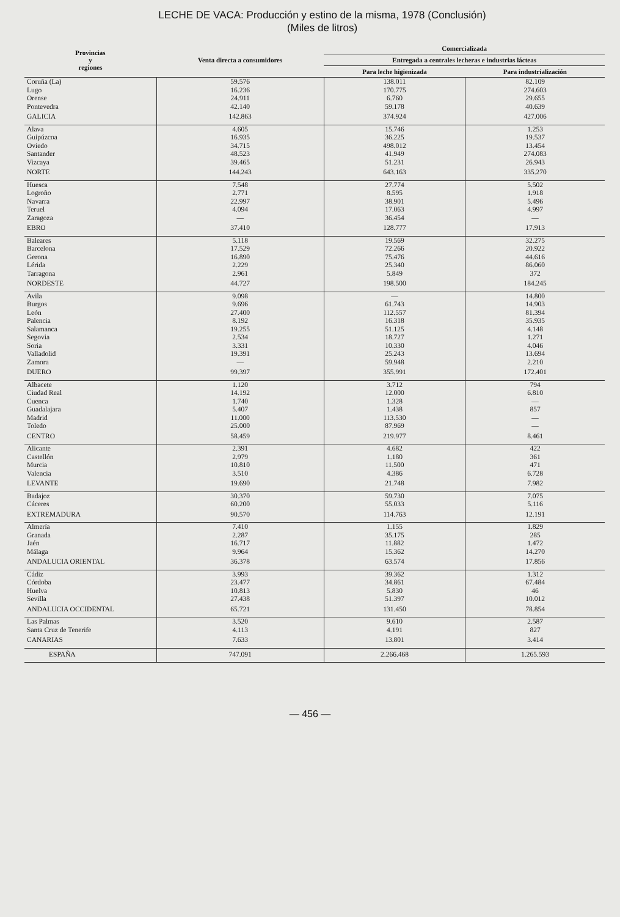LECHE DE VACA: Producción y estino de la misma, 1978 (Conclusión)
(Miles de litros)
| Provincias y regiones | Venta directa a consumidores | Comercializada | |
| --- | --- | --- | --- |
| | | Entregada a centrales lecheras e industrias lácteas | |
| | | Para leche higienizada | Para industrialización |
| Coruña (La) | 59.576 | 138.011 | 82.109 |
| Lugo | 16.236 | 170.775 | 274.603 |
| Orense | 24.911 | 6.760 | 29.655 |
| Pontevedra | 42.140 | 59.178 | 40.639 |
| GALICIA | 142.863 | 374.924 | 427.006 |
| Alava | 4.605 | 15.746 | 1.253 |
| Guipúzcoa | 16.935 | 36.225 | 19.537 |
| Oviedo | 34.715 | 498.012 | 13.454 |
| Santander | 48.523 | 41.949 | 274.083 |
| Vizcaya | 39.465 | 51.231 | 26.943 |
| NORTE | 144.243 | 643.163 | 335.270 |
| Huesca | 7.548 | 27.774 | 5.502 |
| Logroño | 2.771 | 8.595 | 1.918 |
| Navarra | 22.997 | 38.901 | 5.496 |
| Teruel | 4.094 | 17.063 | 4.997 |
| Zaragoza | — | 36.454 | — |
| EBRO | 37.410 | 128.777 | 17.913 |
| Baleares | 5.118 | 19.569 | 32.275 |
| Barcelona | 17.529 | 72.266 | 20.922 |
| Gerona | 16.890 | 75.476 | 44.616 |
| Lérida | 2.229 | 25.340 | 86.060 |
| Tarragona | 2.961 | 5.849 | 372 |
| NORDESTE | 44.727 | 198.500 | 184.245 |
| Avila | 9.098 | — | 14.800 |
| Burgos | 9.696 | 61.743 | 14.903 |
| León | 27.400 | 112.557 | 81.394 |
| Palencia | 8.192 | 16.318 | 35.935 |
| Salamanca | 19.255 | 51.125 | 4.148 |
| Segovia | 2.534 | 18.727 | 1.271 |
| Soria | 3.331 | 10.330 | 4.046 |
| Valladolid | 19.391 | 25.243 | 13.694 |
| Zamora | — | 59.948 | 2.210 |
| DUERO | 99.397 | 355.991 | 172.401 |
| Albacete | 1.120 | 3.712 | 794 |
| Ciudad Real | 14.192 | 12.000 | 6.810 |
| Cuenca | 1.740 | 1.328 | — |
| Guadalajara | 5.407 | 1.438 | 857 |
| Madrid | 11.000 | 113.530 | — |
| Toledo | 25.000 | 87.969 | — |
| CENTRO | 58.459 | 219.977 | 8.461 |
| Alicante | 2.391 | 4.682 | 422 |
| Castellón | 2.979 | 1.180 | 361 |
| Murcia | 10.810 | 11.500 | 471 |
| Valencia | 3.510 | 4.386 | 6.728 |
| LEVANTE | 19.690 | 21.748 | 7.982 |
| Badajoz | 30.370 | 59.730 | 7.075 |
| Cáceres | 60.200 | 55.033 | 5.116 |
| EXTREMADURA | 90.570 | 114.763 | 12.191 |
| Almería | 7.410 | 1.155 | 1.829 |
| Granada | 2.287 | 35.175 | 285 |
| Jaén | 16.717 | 11.882 | 1.472 |
| Málaga | 9.964 | 15.362 | 14.270 |
| ANDALUCIA ORIENTAL | 36.378 | 63.574 | 17.856 |
| Cádiz | 3.993 | 39.362 | 1.312 |
| Córdoba | 23.477 | 34.861 | 67.484 |
| Huelva | 10.813 | 5.830 | 46 |
| Sevilla | 27.438 | 51.397 | 10.012 |
| ANDALUCIA OCCIDENTAL | 65.721 | 131.450 | 78.854 |
| Las Palmas | 3.520 | 9.610 | 2.587 |
| Santa Cruz de Tenerife | 4.113 | 4.191 | 827 |
| CANARIAS | 7.633 | 13.801 | 3.414 |
| ESPAÑA | 747.091 | 2.266.468 | 1.265.593 |
— 456 —